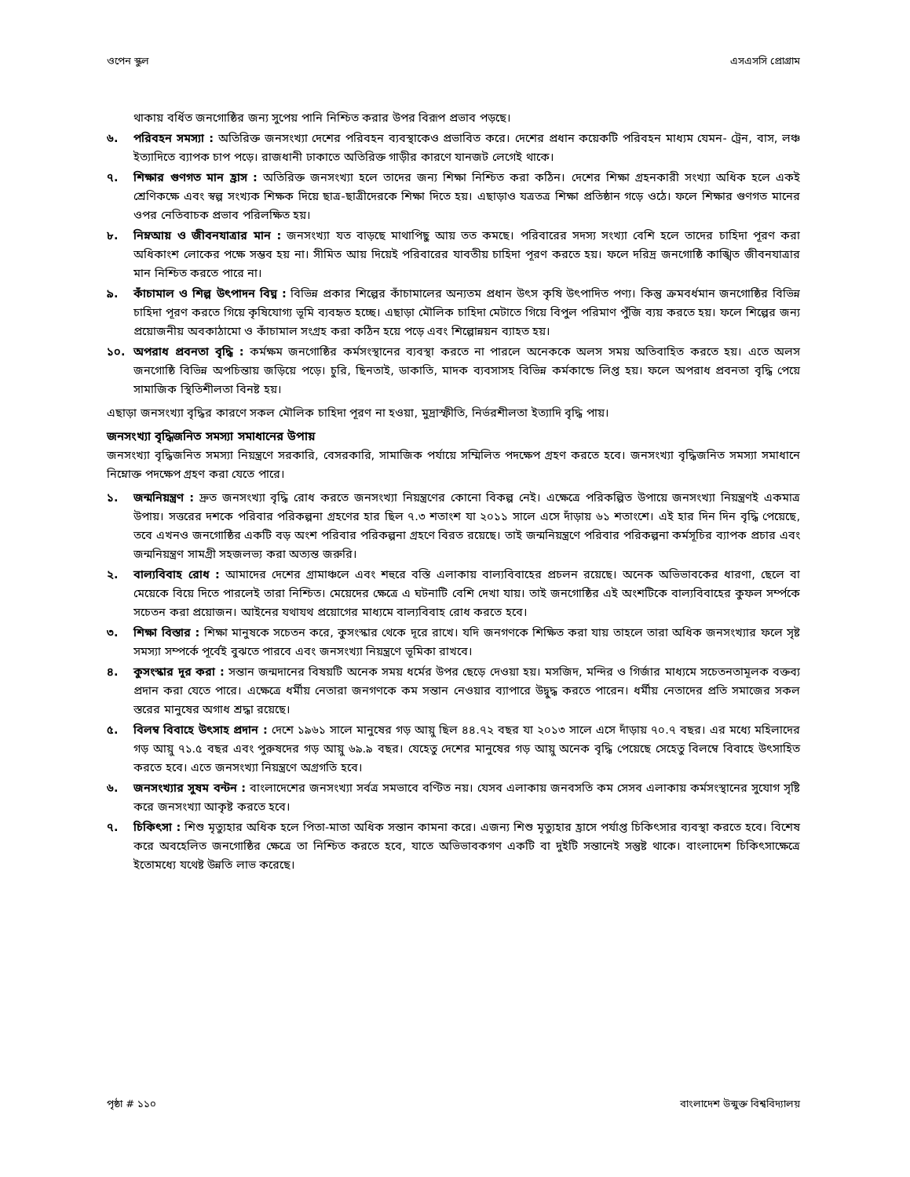ওপেন স্কুল এসএসসি প্রোগ্রাম
থাকায় বর্ধিত জনগোষ্ঠির জন্য সুপেয় পানি নিশ্চিত করার উপর বিরূপ প্রভাব পড়ছে।
৬. পরিবহন সমস্যা : অতিরিক্ত জনসংখ্যা দেশের পরিবহন ব্যবস্থাকেও প্রভাবিত করে। দেশের প্রধান কয়েকটি পরিবহন মাধ্যম যেমন- ট্রেন, বাস, লঞ্চ ইত্যাদিতে ব্যাপক চাপ পড়ে। রাজধানী ঢাকাতে অতিরিক্ত গাড়ীর কারণে যানজট লেগেই থাকে।
৭. শিক্ষার গুণগত মান হ্রাস : অতিরিক্ত জনসংখ্যা হলে তাদের জন্য শিক্ষা নিশ্চিত করা কঠিন। দেশের শিক্ষা গ্রহনকারী সংখ্যা অধিক হলে একই শ্রেণিকক্ষে এবং স্বল্প সংখ্যক শিক্ষক দিয়ে ছাত্র-ছাত্রীদেরকে শিক্ষা দিতে হয়। এছাড়াও যত্রতত্র শিক্ষা প্রতিষ্ঠান গড়ে ওঠে। ফলে শিক্ষার গুণগত মানের ওপর নেতিবাচক প্রভাব পরিলক্ষিত হয়।
৮. নিম্নআয় ও জীবনযাত্রার মান : জনসংখ্যা যত বাড়ছে মাথাপিছু আয় তত কমছে। পরিবারের সদস্য সংখ্যা বেশি হলে তাদের চাহিদা পূরণ করা অধিকাংশ লোকের পক্ষে সম্ভব হয় না। সীমিত আয় দিয়েই পরিবারের যাবতীয় চাহিদা পূরণ করতে হয়। ফলে দরিদ্র জনগোষ্ঠি কাঙ্খিত জীবনযাত্রার মান নিশ্চিত করতে পারে না।
৯. কাঁচামাল ও শিল্প উৎপাদন বিঘ্ন : বিভিন্ন প্রকার শিল্পের কাঁচামালের অন্যতম প্রধান উৎস কৃষি উৎপাদিত পণ্য। কিন্তু ক্রমবর্ধমান জনগোষ্ঠির বিভিন্ন চাহিদা পূরণ করতে গিয়ে কৃষিযোগ্য ভূমি ব্যবহৃত হচ্ছে। এছাড়া মৌলিক চাহিদা মেটাতে গিয়ে বিপুল পরিমাণ পুঁজি ব্যয় করতে হয়। ফলে শিল্পের জন্য প্রয়োজনীয় অবকাঠামো ও কাঁচামাল সংগ্রহ করা কঠিন হয়ে পড়ে এবং শিল্পোন্নয়ন ব্যাহত হয়।
১০. অপরাধ প্রবনতা বৃদ্ধি : কর্মক্ষম জনগোষ্ঠির কর্মসংস্থানের ব্যবস্থা করতে না পারলে অনেককে অলস সময় অতিবাহিত করতে হয়। এতে অলস জনগোষ্ঠি বিভিন্ন অপচিন্তায় জড়িয়ে পড়ে। চুরি, ছিনতাই, ডাকাতি, মাদক ব্যবসাসহ বিভিন্ন কর্মকান্ডে লিপ্ত হয়। ফলে অপরাধ প্রবনতা বৃদ্ধি পেয়ে সামাজিক স্থিতিশীলতা বিনষ্ট হয়।
এছাড়া জনসংখ্যা বৃদ্ধির কারণে সকল মৌলিক চাহিদা পূরণ না হওয়া, মুদ্রাস্ফীতি, নির্ভরশীলতা ইত্যাদি বৃদ্ধি পায়।
জনসংখ্যা বৃদ্ধিজনিত সমস্যা সমাধানের উপায়
জনসংখ্যা বৃদ্ধিজনিত সমস্যা নিয়ন্ত্রণে সরকারি, বেসরকারি, সামাজিক পর্যায়ে সম্মিলিত পদক্ষেপ গ্রহণ করতে হবে। জনসংখ্যা বৃদ্ধিজনিত সমস্যা সমাধানে নিম্নোক্ত পদক্ষেপ গ্রহণ করা যেতে পারে।
১. জন্মনিয়ন্ত্রণ : দ্রুত জনসংখ্যা বৃদ্ধি রোধ করতে জনসংখ্যা নিয়ন্ত্রণের কোনো বিকল্প নেই। এক্ষেত্রে পরিকল্পিত উপায়ে জনসংখ্যা নিয়ন্ত্রণই একমাত্র উপায়। সত্তরের দশকে পরিবার পরিকল্পনা গ্রহণের হার ছিল ৭.৩ শতাংশ যা ২০১১ সালে এসে দাঁড়ায় ৬১ শতাংশে। এই হার দিন দিন বৃদ্ধি পেয়েছে, তবে এখনও জনগোষ্ঠির একটি বড় অংশ পরিবার পরিকল্পনা গ্রহণে বিরত রয়েছে। তাই জন্মনিয়ন্ত্রণে পরিবার পরিকল্পনা কর্মসূচির ব্যাপক প্রচার এবং জন্মনিয়ন্ত্রণ সামগ্রী সহজলভ্য করা অত্যন্ত জরুরি।
২. বাল্যবিবাহ রোধ : আমাদের দেশের গ্রামাঞ্চলে এবং শহুরে বস্তি এলাকায় বাল্যবিবাহের প্রচলন রয়েছে। অনেক অভিভাবকের ধারণা, ছেলে বা মেয়েকে বিয়ে দিতে পারলেই তারা নিশ্চিত। মেয়েদের ক্ষেত্রে এ ঘটনাটি বেশি দেখা যায়। তাই জনগোষ্ঠির এই অংশটিকে বাল্যবিবাহের কুফল সর্ম্পকে সচেতন করা প্রয়োজন। আইনের যথাযথ প্রয়োগের মাধ্যমে বাল্যবিবাহ রোধ করতে হবে।
৩. শিক্ষা বিস্তার : শিক্ষা মানুষকে সচেতন করে, কুসংস্কার থেকে দূরে রাখে। যদি জনগণকে শিক্ষিত করা যায় তাহলে তারা অধিক জনসংখ্যার ফলে সৃষ্ট সমস্যা সম্পর্কে পূর্বেই বুঝতে পারবে এবং জনসংখ্যা নিয়ন্ত্রণে ভূমিকা রাখবে।
৪. কুসংস্কার দূর করা : সন্তান জন্মদানের বিষয়টি অনেক সময় ধর্মের উপর ছেড়ে দেওয়া হয়। মসজিদ, মন্দির ও গির্জার মাধ্যমে সচেতনতামূলক বক্তব্য প্রদান করা যেতে পারে। এক্ষেত্রে ধর্মীয় নেতারা জনগণকে কম সন্তান নেওয়ার ব্যাপারে উদ্বুদ্ধ করতে পারেন। ধর্মীয় নেতাদের প্রতি সমাজের সকল স্তরের মানুষের অগাধ শ্রদ্ধা রয়েছে।
৫. বিলম্ব বিবাহে উৎসাহ প্রদান : দেশে ১৯৬১ সালে মানুষের গড় আয়ু ছিল ৪৪.৭২ বছর যা ২০১৩ সালে এসে দাঁড়ায় ৭০.৭ বছর। এর মধ্যে মহিলাদের গড় আয়ু ৭১.৫ বছর এবং পুরুষদের গড় আয়ু ৬৯.৯ বছর। যেহেতু দেশের মানুষের গড় আয়ু অনেক বৃদ্ধি পেয়েছে সেহেতু বিলম্বে বিবাহে উৎসাহিত করতে হবে। এতে জনসংখ্যা নিয়ন্ত্রণে অগ্রগতি হবে।
৬. জনসংখ্যার সুষম বন্টন : বাংলাদেশের জনসংখ্যা সর্বত্র সমভাবে বণ্টিত নয়। যেসব এলাকায় জনবসতি কম সেসব এলাকায় কর্মসংস্থানের সুযোগ সৃষ্টি করে জনসংখ্যা আকৃষ্ট করতে হবে।
৭. চিকিৎসা : শিশু মৃত্যুহার অধিক হলে পিতা-মাতা অধিক সন্তান কামনা করে। এজন্য শিশু মৃত্যুহার হ্রাসে পর্যাপ্ত চিকিৎসার ব্যবস্থা করতে হবে। বিশেষ করে অবহেলিত জনগোষ্ঠির ক্ষেত্রে তা নিশ্চিত করতে হবে, যাতে অভিভাবকগণ একটি বা দুইটি সন্তানেই সন্তুষ্ট থাকে। বাংলাদেশ চিকিৎসাক্ষেত্রে ইতোমধ্যে যথেষ্ট উন্নতি লাভ করেছে।
পৃষ্ঠা # ১১০ বাংলাদেশ উন্মুক্ত বিশ্ববিদ্যালয়